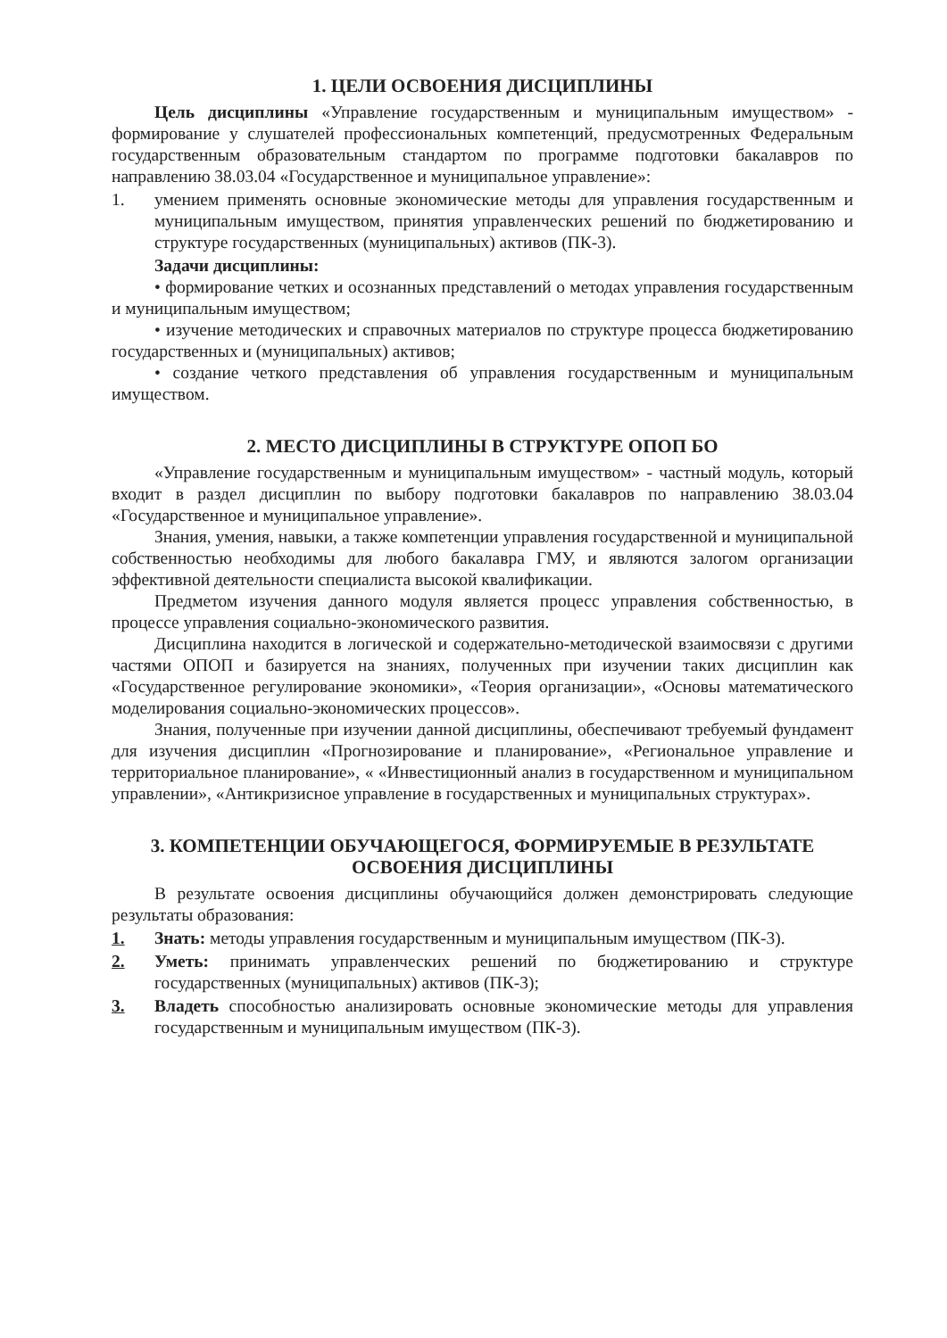1. ЦЕЛИ ОСВОЕНИЯ ДИСЦИПЛИНЫ
Цель дисциплины «Управление государственным и муниципальным имуществом» - формирование у слушателей профессиональных компетенций, предусмотренных Федеральным государственным образовательным стандартом по программе подготовки бакалавров по направлению 38.03.04 «Государственное и муниципальное управление»:
1. умением применять основные экономические методы для управления государственным и муниципальным имуществом, принятия управленческих решений по бюджетированию и структуре государственных (муниципальных) активов (ПК-3).
Задачи дисциплины:
• формирование четких и осознанных представлений о методах управления государственным и муниципальным имуществом;
• изучение методических и справочных материалов по структуре процесса бюджетированию государственных и (муниципальных) активов;
• создание четкого представления об управления государственным и муниципальным имуществом.
2. МЕСТО ДИСЦИПЛИНЫ В СТРУКТУРЕ ОПОП БО
«Управление государственным и муниципальным имуществом» - частный модуль, который входит в раздел дисциплин по выбору подготовки бакалавров по направлению 38.03.04 «Государственное и муниципальное управление».
Знания, умения, навыки, а также компетенции управления государственной и муниципальной собственностью необходимы для любого бакалавра ГМУ, и являются залогом организации эффективной деятельности специалиста высокой квалификации.
Предметом изучения данного модуля является процесс управления собственностью, в процессе управления социально-экономического развития.
Дисциплина находится в логической и содержательно-методической взаимосвязи с другими частями ОПОП и базируется на знаниях, полученных при изучении таких дисциплин как «Государственное регулирование экономики», «Теория организации», «Основы математического моделирования социально-экономических процессов».
Знания, полученные при изучении данной дисциплины, обеспечивают требуемый фундамент для изучения дисциплин «Прогнозирование и планирование», «Региональное управление и территориальное планирование», « «Инвестиционный анализ в государственном и муниципальном управлении», «Антикризисное управление в государственных и муниципальных структурах».
3. КОМПЕТЕНЦИИ ОБУЧАЮЩЕГОСЯ, ФОРМИРУЕМЫЕ В РЕЗУЛЬТАТЕ ОСВОЕНИЯ ДИСЦИПЛИНЫ
В результате освоения дисциплины обучающийся должен демонстрировать следующие результаты образования:
1. Знать: методы управления государственным и муниципальным имуществом (ПК-3).
2. Уметь: принимать управленческих решений по бюджетированию и структуре государственных (муниципальных) активов (ПК-3);
3. Владеть способностью анализировать основные экономические методы для управления государственным и муниципальным имуществом (ПК-3).